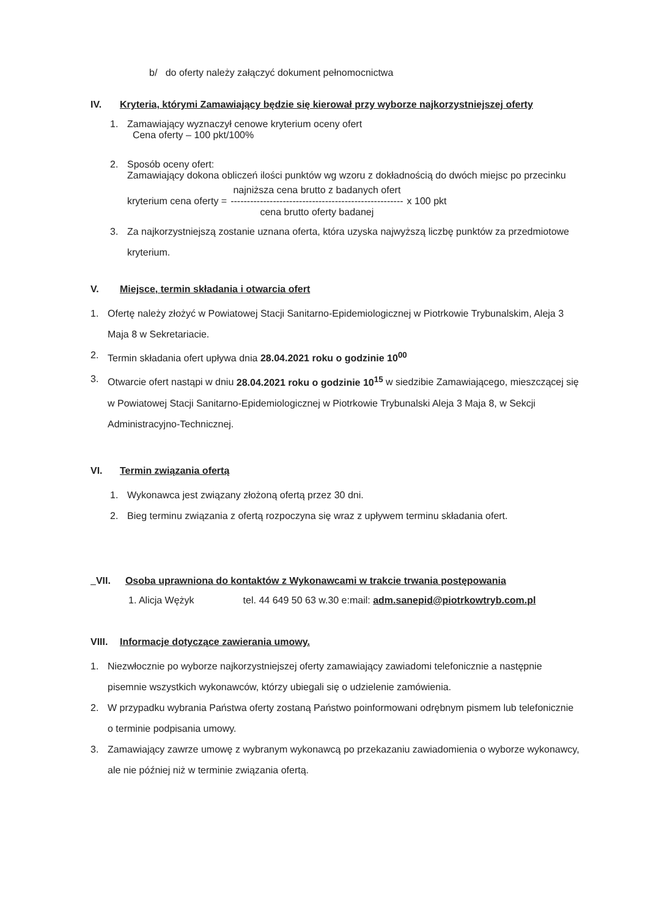b/ do oferty należy załączyć dokument pełnomocnictwa
IV. Kryteria, którymi Zamawiający będzie się kierował przy wyborze najkorzystniejszej oferty
1. Zamawiający wyznaczył cenowe kryterium oceny ofert
Cena oferty – 100 pkt/100%
2. Sposób oceny ofert:
Zamawiający dokona obliczeń ilości punktów wg wzoru z dokładnością do dwóch miejsc po przecinku
kryterium cena oferty =
najniższa cena brutto z badanych ofert
-----------------------------------------------------
cena brutto oferty badanej
x 100 pkt
3. Za najkorzystniejszą zostanie uznana oferta, która uzyska najwyższą liczbę punktów za przedmiotowe kryterium.
V. Miejsce, termin składania i otwarcia ofert
1. Ofertę należy złożyć w Powiatowej Stacji Sanitarno-Epidemiologicznej w Piotrkowie Trybunalskim, Aleja 3 Maja 8 w Sekretariacie.
2. Termin składania ofert upływa dnia 28.04.2021 roku o godzinie 10<sup>00</sup>
3. Otwarcie ofert nastąpi w dniu 28.04.2021 roku o godzinie 10<sup>15</sup> w siedzibie Zamawiającego, mieszczącej się w Powiatowej Stacji Sanitarno-Epidemiologicznej w Piotrkowie Trybunalski Aleja 3 Maja 8, w Sekcji Administracyjno-Technicznej.
VI. Termin związania ofertą
1. Wykonawca jest związany złożoną ofertą przez 30 dni.
2. Bieg terminu związania z ofertą rozpoczyna się wraz z upływem terminu składania ofert.
VII. Osoba uprawniona do kontaktów z Wykonawcami w trakcie trwania postępowania
1. Alicja Wężyk tel. 44 649 50 63 w.30 e:mail: adm.sanepid@piotrkowtryb.com.pl
VIII. Informacje dotyczące zawierania umowy.
1. Niezwłocznie po wyborze najkorzystniejszej oferty zamawiający zawiadomi telefonicznie a następnie pisemnie wszystkich wykonawców, którzy ubiegali się o udzielenie zamówienia.
2. W przypadku wybrania Państwa oferty zostaną Państwo poinformowani odrębnym pismem lub telefonicznie o terminie podpisania umowy.
3. Zamawiający zawrze umowę z wybranym wykonawcą po przekazaniu zawiadomienia o wyborze wykonawcy, ale nie później niż w terminie związania ofertą.